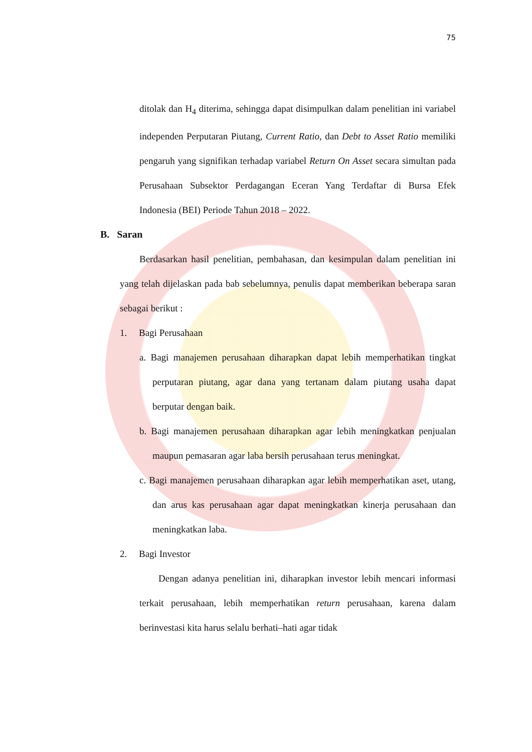75
ditolak dan H<sub>4</sub> diterima, sehingga dapat disimpulkan dalam penelitian ini variabel independen Perputaran Piutang, Current Ratio, dan Debt to Asset Ratio memiliki pengaruh yang signifikan terhadap variabel Return On Asset secara simultan pada Perusahaan Subsektor Perdagangan Eceran Yang Terdaftar di Bursa Efek Indonesia (BEI) Periode Tahun 2018 – 2022.
B. Saran
Berdasarkan hasil penelitian, pembahasan, dan kesimpulan dalam penelitian ini yang telah dijelaskan pada bab sebelumnya, penulis dapat memberikan beberapa saran sebagai berikut :
1. Bagi Perusahaan
a. Bagi manajemen perusahaan diharapkan dapat lebih memperhatikan tingkat perputaran piutang, agar dana yang tertanam dalam piutang usaha dapat berputar dengan baik.
b. Bagi manajemen perusahaan diharapkan agar lebih meningkatkan penjualan maupun pemasaran agar laba bersih perusahaan terus meningkat.
c. Bagi manajemen perusahaan diharapkan agar lebih memperhatikan aset, utang, dan arus kas perusahaan agar dapat meningkatkan kinerja perusahaan dan meningkatkan laba.
2. Bagi Investor
Dengan adanya penelitian ini, diharapkan investor lebih mencari informasi terkait perusahaan, lebih memperhatikan return perusahaan, karena dalam berinvestasi kita harus selalu berhati–hati agar tidak